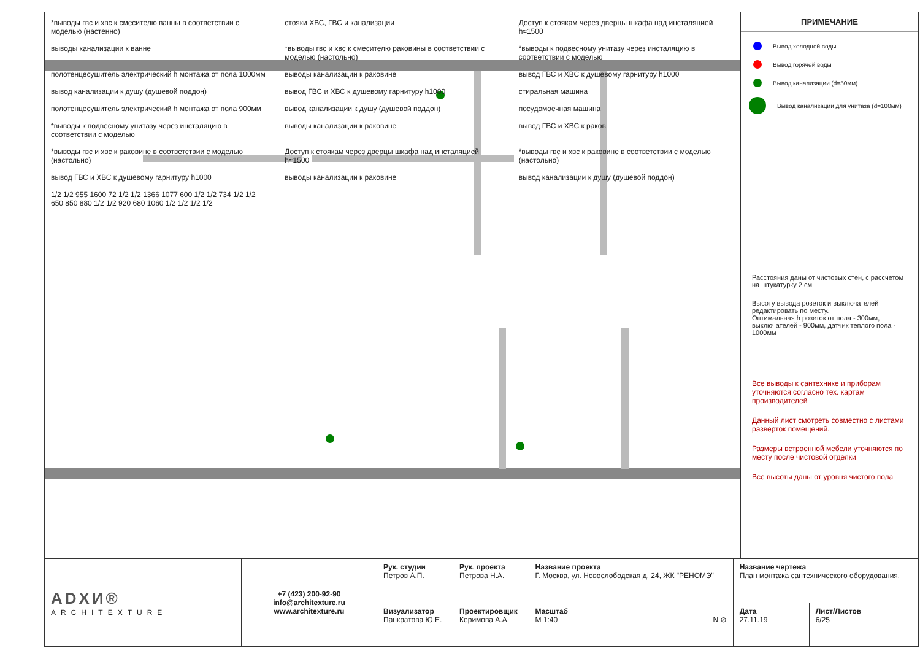*выводы гвс и хвс к смесителю ванны в соответствии с моделью (настенно)
стояки ХВС, ГВС и канализации
Доступ к стоякам через дверцы шкафа над инсталяцией h≈1500
выводы канализации к ванне
*выводы гвс и хвс к смесителю раковины в соответствии с моделью (настольно)
*выводы к подвесному унитазу через инсталяцию в соответствии с моделью
полотенцесушитель электрический h монтажа от пола 1000мм
выводы канализации к раковине
вывод ГВС и ХВС к душевому гарнитуру h1000
вывод канализации к душу (душевой поддон)
вывод ГВС и ХВС к душевому гарнитуру h1000
стиральная машина
полотенцесушитель электрический h монтажа от пола 900мм
вывод канализации к душу (душевой поддон)
посудомоечная машина
*выводы к подвесному унитазу через инсталяцию в соответствии с моделью
выводы канализации к раковине
вывод ГВС и ХВС к раков
*выводы гвс и хвс к раковине в соответствии с моделью (настольно)
Доступ к стоякам через дверцы шкафа над инсталяцией h≈1500
*выводы гвс и хвс к раковине в соответствии с моделью (настольно)
вывод ГВС и ХВС к душевому гарнитуру h1000
выводы канализации к раковине
вывод канализации к душу (душевой поддон)
1/2 1/2 955 1600 72 1/2 1/2 1366 1077 600 1/2 1/2 734 1/2 1/2 650 850 880 1/2 1/2 920 680 1060 1/2 1/2 1/2 1/2
ПРИМЕЧАНИЕ
Вывод холодной воды
Вывод горячей воды
Вывод канализации (d=50мм)
Вывод канализации для унитаза (d=100мм)
Расстояния даны от чистовых стен, с рассчетом на штукатурку 2 см
Высоту вывода розеток и выключателей редактировать по месту.
Оптимальная h розеток от пола - 300мм, выключателей - 900мм, датчик теплого пола - 1000мм
Все выводы к сантехнике и приборам уточняются согласно тех. картам производителей
Данный лист смотреть совместно с листами разверток помещений.
Размеры встроенной мебели уточняются по месту после чистовой отделки
Все высоты даны от уровня чистого пола
| ADXИ® ARCHITEXTURE | +7 (423) 200-92-90 info@architexture.ru www.architexture.ru | Рук. студии Петров А.П. | Рук. проекта Петрова Н.А. | Название проекта Г. Москва, ул. Новослободская д. 24, ЖК "РЕНОМЭ" | Название чертежа План монтажа сантехнического оборудования. | |
| | | Визуализатор Панкратова Ю.Е. | Проектировщик Керимова А.А. | Масштаб М 1:40 N ⊘ | Дата 27.11.19 | Лист/Листов 6/25 |